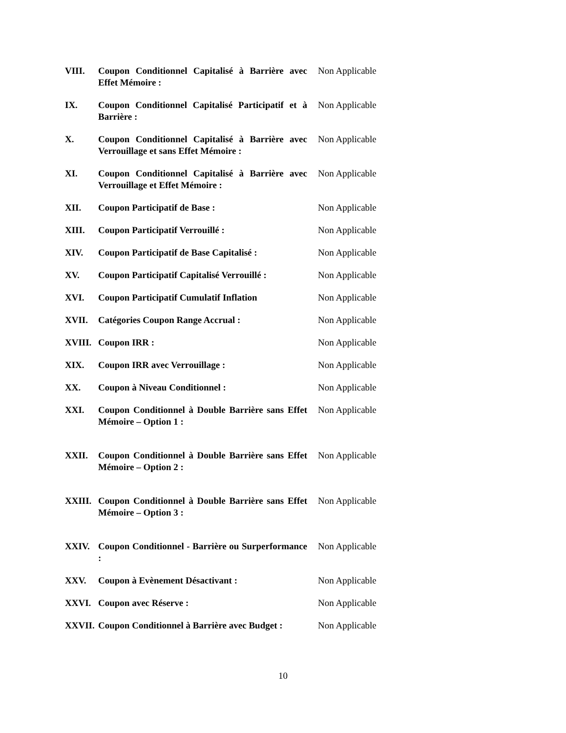VIII. Coupon Conditionnel Capitalisé à Barrière avec Effet Mémoire :
Non Applicable
IX. Coupon Conditionnel Capitalisé Participatif et à Barrière :
Non Applicable
X. Coupon Conditionnel Capitalisé à Barrière avec Verrouillage et sans Effet Mémoire :
Non Applicable
XI. Coupon Conditionnel Capitalisé à Barrière avec Verrouillage et Effet Mémoire :
Non Applicable
XII. Coupon Participatif de Base : Non Applicable
XIII. Coupon Participatif Verrouillé : Non Applicable
XIV. Coupon Participatif de Base Capitalisé :
Non Applicable
XV. Coupon Participatif Capitalisé Verrouillé :
Non Applicable
XVI. Coupon Participatif Cumulatif Inflation
Non Applicable
XVII. Catégories Coupon Range Accrual : Non Applicable
XVIII.
Coupon IRR : Non Applicable
XIX. Coupon IRR avec Verrouillage : Non Applicable
XX. Coupon à Niveau Conditionnel : Non Applicable
XXI. Coupon Conditionnel à Double Barrière sans Effet Mémoire – Option 1 :
Non Applicable
XXII. Coupon Conditionnel à Double Barrière sans Effet Mémoire – Option 2 :
Non Applicable
XXIII.
Coupon Conditionnel à Double Barrière sans Effet Mémoire – Option 3 :
Non Applicable
XXIV. Coupon Conditionnel - Barrière ou Surperformance :
Non Applicable
XXV. Coupon à Evènement Désactivant : Non Applicable
XXVI. Coupon avec Réserve : Non Applicable
XXVII.
Coupon Conditionnel à Barrière avec Budget :
Non Applicable
10